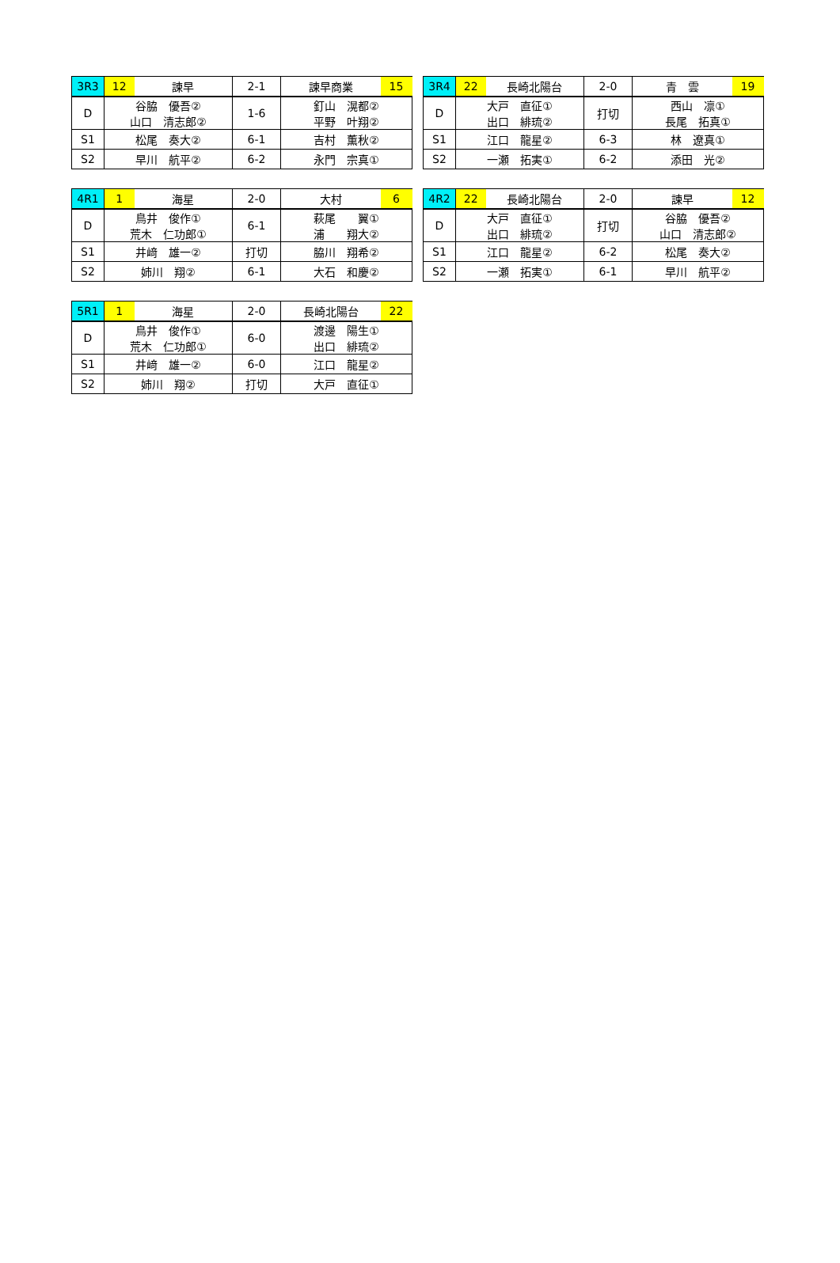| 3R3 | 12 | 諫早 | 2-1 | 諫早商業 | 15 |
| D | 谷脇 優吾② 山口 清志郎② | | 1-6 | 釘山 滉都② 平野 叶翔② | |
| S1 | 松尾 奏大② | | 6-1 | 吉村 薫秋② | |
| S2 | 早川 航平② | | 6-2 | 永門 宗真① | |
| 3R4 | 22 | 長崎北陽台 | 2-0 | 青 雲 | 19 |
| D | 大戸 直征① 出口 緋琉② | | 打切 | 西山 凛① 長尾 拓真① | |
| S1 | 江口 龍星② | | 6-3 | 林 遼真① | |
| S2 | 一瀬 拓実① | | 6-2 | 添田 光② | |
| 4R1 | 1 | 海星 | 2-0 | 大村 | 6 |
| D | 鳥井 俊作① 荒木 仁功郎① | | 6-1 | 萩尾 翼① 浦 翔大② | |
| S1 | 井﨑 雄一② | | 打切 | 脇川 翔希② | |
| S2 | 姉川 翔② | | 6-1 | 大石 和慶② | |
| 4R2 | 22 | 長崎北陽台 | 2-0 | 諫早 | 12 |
| D | 大戸 直征① 出口 緋琉② | | 打切 | 谷脇 優吾② 山口 清志郎② | |
| S1 | 江口 龍星② | | 6-2 | 松尾 奏大② | |
| S2 | 一瀬 拓実① | | 6-1 | 早川 航平② | |
| 5R1 | 1 | 海星 | 2-0 | 長崎北陽台 | 22 |
| D | 鳥井 俊作① 荒木 仁功郎① | | 6-0 | 渡邊 陽生① 出口 緋琉② | |
| S1 | 井﨑 雄一② | | 6-0 | 江口 龍星② | |
| S2 | 姉川 翔② | | 打切 | 大戸 直征① | |